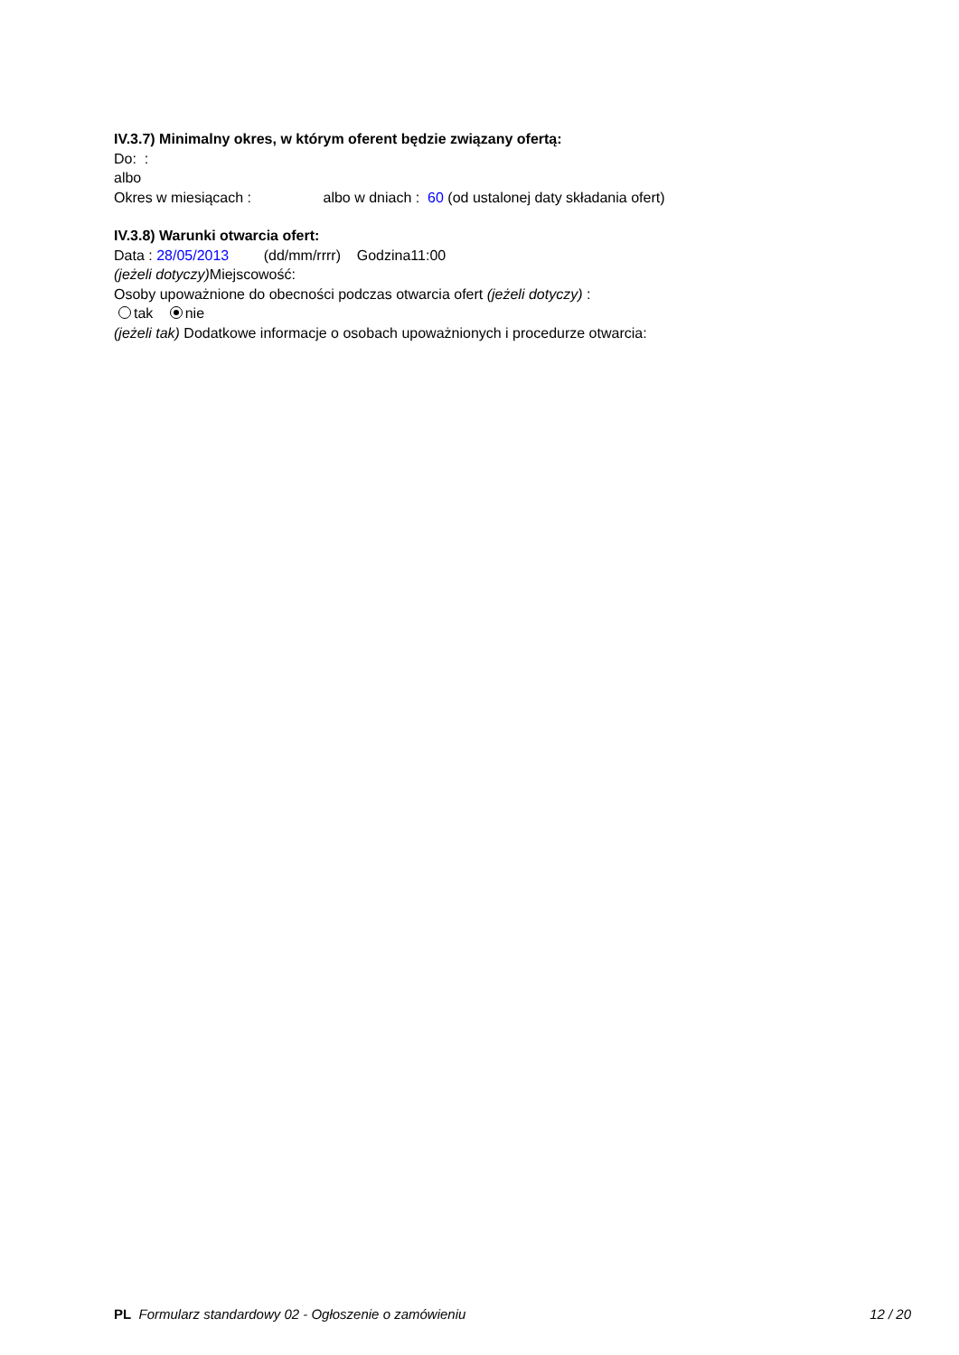IV.3.7) Minimalny okres, w którym oferent będzie związany ofertą:
Do: :
albo
Okres w miesiącach : albo w dniach : 60 (od ustalonej daty składania ofert)
IV.3.8) Warunki otwarcia ofert:
Data : 28/05/2013 (dd/mm/rrrr) Godzina11:00
(jeżeli dotyczy) Miejscowość:
Osoby upoważnione do obecności podczas otwarcia ofert (jeżeli dotyczy) :
tak nie
(jeżeli tak) Dodatkowe informacje o osobach upoważnionych i procedurze otwarcia:
PL Formularz standardowy 02 - Ogłoszenie o zamówieniu 12 / 20